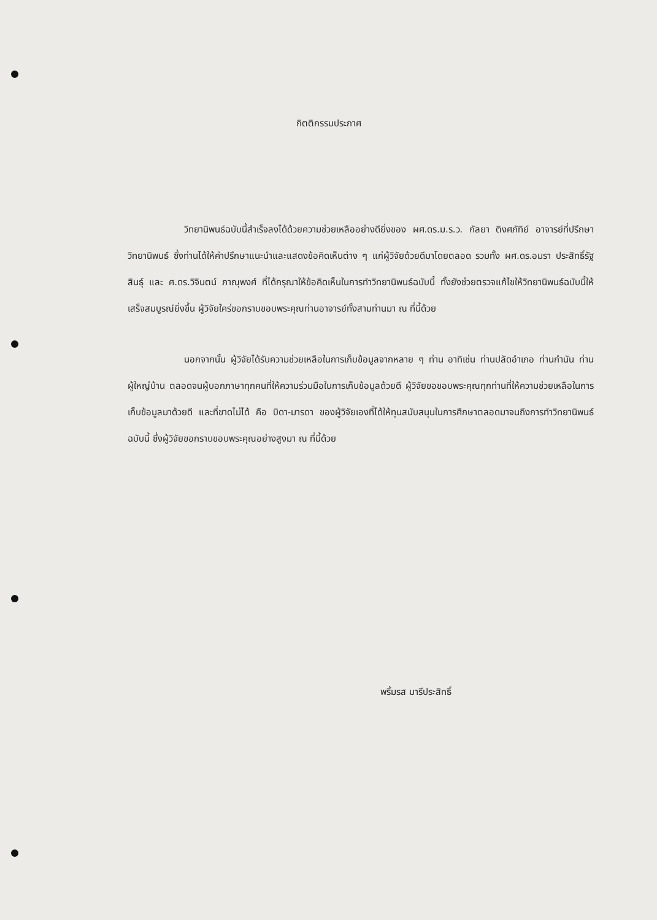กิตติกรรมประกาศ
วิทยานิพนธ์ฉบับนี้สำเร็จลงได้ด้วยความช่วยเหลืออย่างดียิ่งของ ผศ.ดร.ม.ร.ว. กัลยา ติงศภัทิย์ อาจารย์ที่ปรึกษาวิทยานิพนธ์ ซึ่งท่านได้ให้คำปรึกษาแนะนำและแสดงข้อคิดเห็นต่าง ๆ แก่ผู้วิจัยด้วยดีมาโดยตลอด รวมทั้ง ผศ.ดร.อมรา ประสิทธิ์รัฐสินธุ์ และ ศ.ดร.วิจินตน์ ภาณุพงศ์ ที่ได้กรุณาให้ข้อคิดเห็นในการทำวิทยานิพนธ์ฉบับนี้ ทั้งยังช่วยตรวจแก้ไขให้วิทยานิพนธ์ฉบับนี้ให้เสร็จสมบูรณ์ยิ่งขึ้น ผู้วิจัยใคร่ขอกราบขอบพระคุณท่านอาจารย์ทั้งสามท่านมา ณ ที่นี้ด้วย
นอกจากนั้น ผู้วิจัยได้รับความช่วยเหลือในการเก็บข้อมูลจากหลาย ๆ ท่าน อาทิเช่น ท่านปลัดอำเภอ ท่านกำนัน ท่านผู้ใหญ่บ้าน ตลอดจนผู้บอกภาษาทุกคนที่ให้ความร่วมมือในการเก็บข้อมูลด้วยดี ผู้วิจัยขอขอบพระคุณทุกท่านที่ให้ความช่วยเหลือในการเก็บข้อมูลมาด้วยดี และที่ขาดไม่ได้ คือ บิดา-มารดา ของผู้วิจัยเองที่ได้ให้ทุนสนับสนุนในการศึกษาตลอดมาจนถึงการทำวิทยานิพนธ์ฉบับนี้ ซึ่งผู้วิจัยขอกราบขอบพระคุณอย่างสูงมา ณ ที่นี้ด้วย
พริ้มรส มารีประสิทธิ์